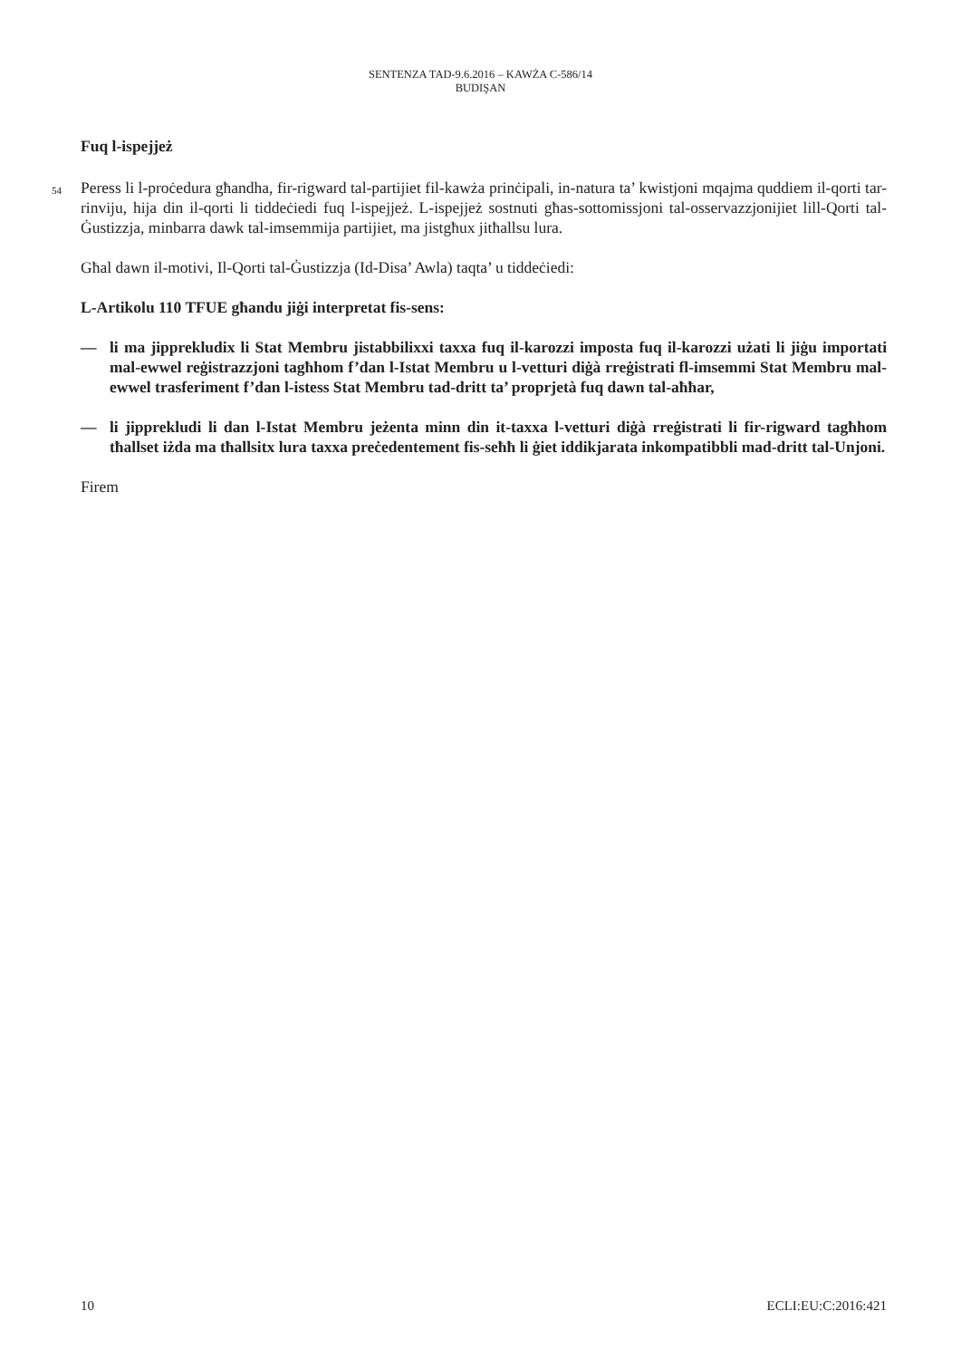SENTENZA TAD-9.6.2016 – KAWŻA C-586/14
BUDIŞAN
Fuq l-ispejjeż
54
Peress li l-proċedura għandha, fir-rigward tal-partijiet fil-kawża prinċipali, in-natura ta’ kwistjoni mqajma quddiem il-qorti tar-rinviju, hija din il-qorti li tiddeċiedi fuq l-ispejjeż. L-ispejjeż sostnuti għas-sottomissjoni tal-osservazzjonijiet lill-Qorti tal-Ġustizzja, minbarra dawk tal-imsemmija partijiet, ma jistgħux jitħallsu lura.
Għal dawn il-motivi, Il-Qorti tal-Ġustizzja (Id-Disa’ Awla) taqta’ u tiddeċiedi:
L-Artikolu 110 TFUE għandu jiġi interpretat fis-sens:
— li ma jipprekludix li Stat Membru jistabbilixxi taxxa fuq il-karozzi imposta fuq il-karozzi użati li jiġu importati mal-ewwel reġistrazzjoni tagħhom f’dan l-Istat Membru u l-vetturi diġà rreġistrati fl-imsemmi Stat Membru mal-ewwel trasferiment f’dan l-istess Stat Membru tad-dritt ta’ proprjetà fuq dawn tal-aħħar,
— li jipprekludi li dan l-Istat Membru jeżenta minn din it-taxxa l-vetturi diġà rreġistrati li fir-rigward tagħhom tħallset iżda ma tħallsitx lura taxxa preċedentement fis-seħħ li ġiet iddikjarata inkompatibbli mad-dritt tal-Unjoni.
Firem
10 ECLI:EU:C:2016:421